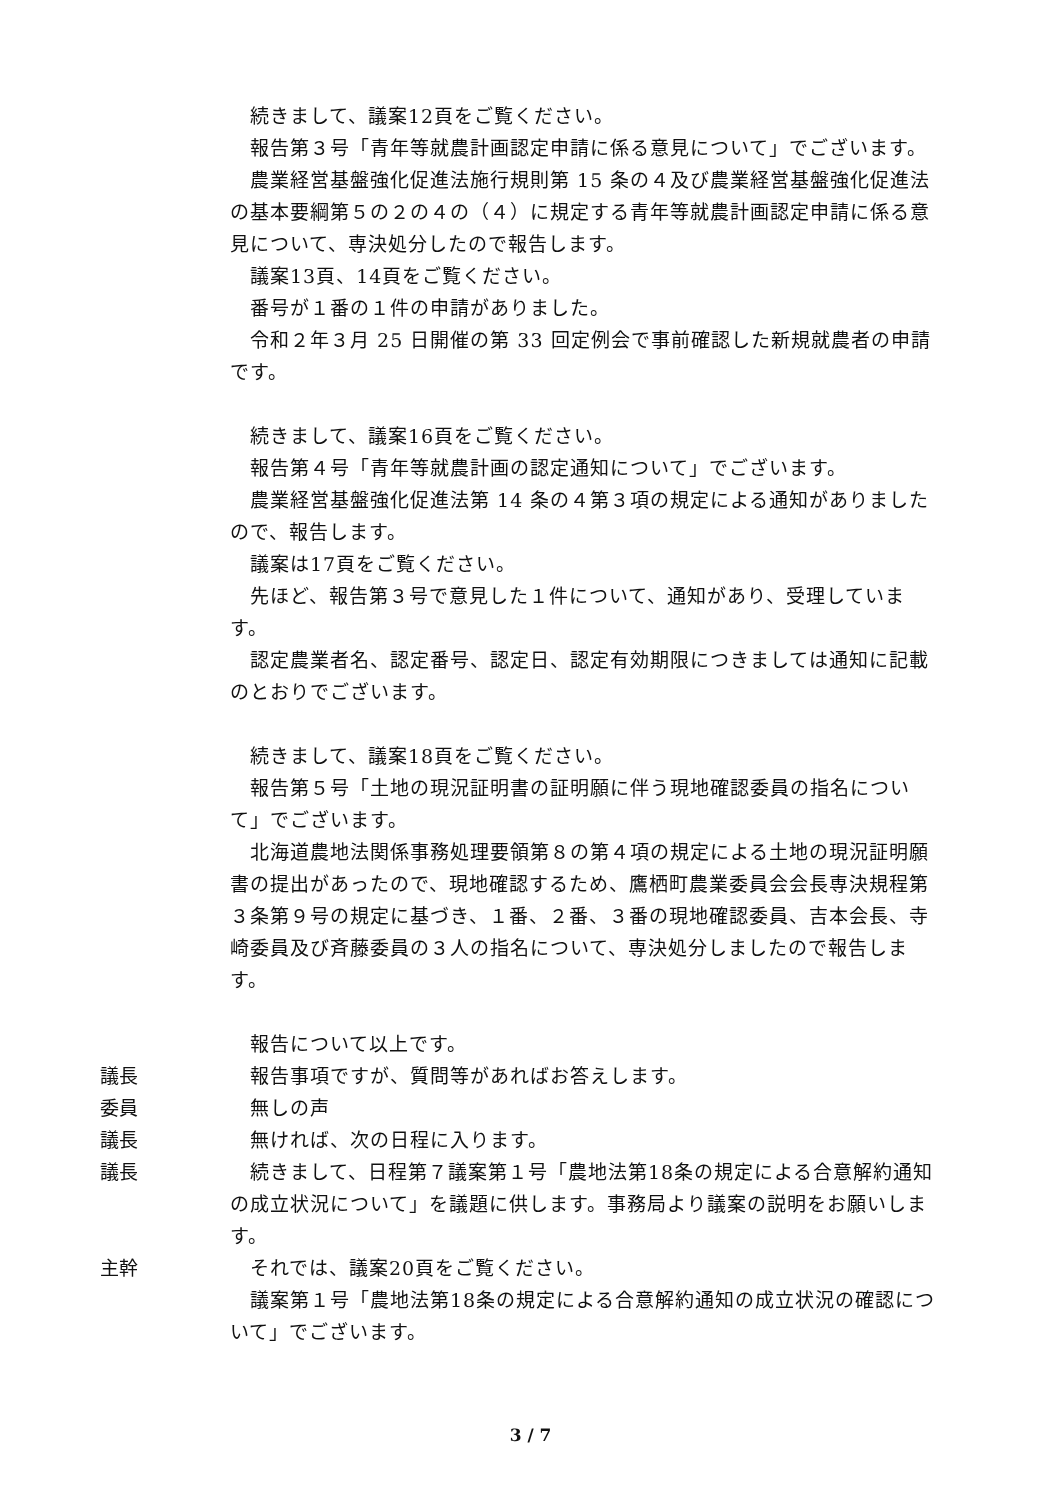続きまして、議案12頁をご覧ください。
　報告第３号「青年等就農計画認定申請に係る意見について」でございます。
　農業経営基盤強化促進法施行規則第 15 条の４及び農業経営基盤強化促進法の基本要綱第５の２の４の（４）に規定する青年等就農計画認定申請に係る意見について、専決処分したので報告します。
　議案13頁、14頁をご覧ください。
　番号が１番の１件の申請がありました。
　令和２年３月 25 日開催の第 33 回定例会で事前確認した新規就農者の申請です。
　続きまして、議案16頁をご覧ください。
　報告第４号「青年等就農計画の認定通知について」でございます。
　農業経営基盤強化促進法第 14 条の４第３項の規定による通知がありましたので、報告します。
　議案は17頁をご覧ください。
　先ほど、報告第３号で意見した１件について、通知があり、受理しています。
　認定農業者名、認定番号、認定日、認定有効期限につきましては通知に記載のとおりでございます。
　続きまして、議案18頁をご覧ください。
　報告第５号「土地の現況証明書の証明願に伴う現地確認委員の指名について」でございます。
　北海道農地法関係事務処理要領第８の第４項の規定による土地の現況証明願書の提出があったので、現地確認するため、鷹栖町農業委員会会長専決規程第３条第９号の規定に基づき、１番、２番、３番の現地確認委員、吉本会長、寺崎委員及び斉藤委員の３人の指名について、専決処分しましたので報告します。
　報告について以上です。
議長 　報告事項ですが、質問等があればお答えします。
委員 　無しの声
議長 　無ければ、次の日程に入ります。
議長 　続きまして、日程第７議案第１号「農地法第18条の規定による合意解約通知の成立状況について」を議題に供します。事務局より議案の説明をお願いします。
主幹 　それでは、議案20頁をご覧ください。
　議案第１号「農地法第18条の規定による合意解約通知の成立状況の確認について」でございます。
3 / 7